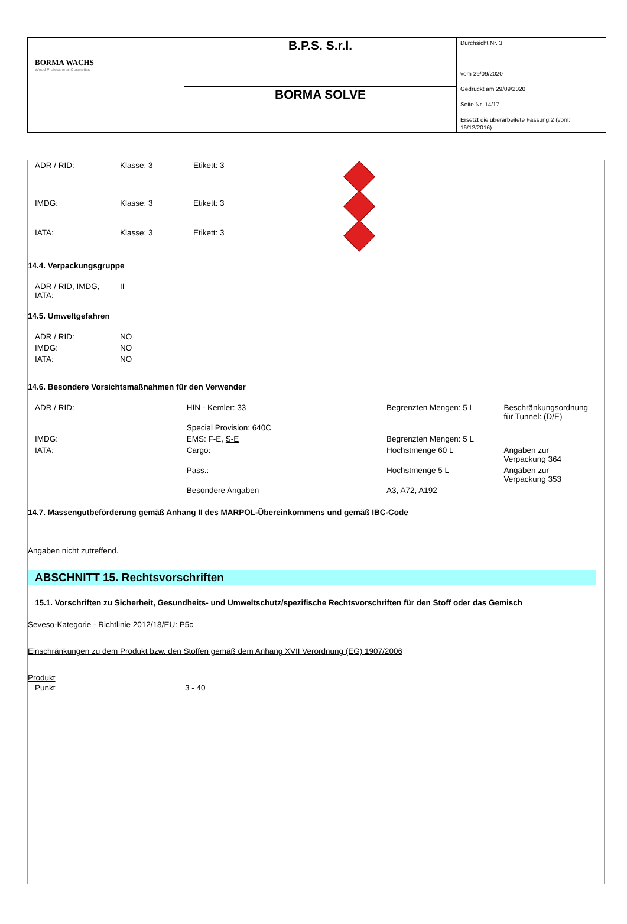| BORMA WACHS Wood Professional Cosmetics | B.P.S. S.r.l. | Durchsicht Nr. 3 vom 29/09/2020 Gedruckt am 29/09/2020 Seite Nr. 14/17 Ersetzt die überarbeitete Fassung:2 (vom: 16/12/2016) |
| | BORMA SOLVE | |
| ADR / RID: | Klasse: 3 | Etikett: 3 | |
| IMDG: | Klasse: 3 | Etikett: 3 | |
| IATA: | Klasse: 3 | Etikett: 3 | |
14.4. Verpackungsgruppe
| ADR / RID, IMDG, IATA: | II |
14.5. Umweltgefahren
| ADR / RID: | NO |
| IMDG: | NO |
| IATA: | NO |
14.6. Besondere Vorsichtsmaßnahmen für den Verwender
| ADR / RID: | HIN - Kemler: 33 | Begrenzten Mengen: 5 L | Beschränkungsordnung für Tunnel: (D/E) |
| | Special Provision: 640C | | |
| IMDG: | EMS: F-E, S-E | Begrenzten Mengen: 5 L | |
| IATA: | Cargo: | Hochstmenge 60 L | Angaben zur Verpackung 364 |
| | Pass.: | Hochstmenge 5 L | Angaben zur Verpackung 353 |
| | Besondere Angaben | A3, A72, A192 | |
14.7. Massengutbeförderung gemäß Anhang II des MARPOL-Übereinkommens und gemäß IBC-Code
Angaben nicht zutreffend.
ABSCHNITT 15. Rechtsvorschriften
15.1. Vorschriften zu Sicherheit, Gesundheits- und Umweltschutz/spezifische Rechtsvorschriften für den Stoff oder das Gemisch
Seveso-Kategorie - Richtlinie 2012/18/EU: P5c
Einschränkungen zu dem Produkt bzw. den Stoffen gemäß dem Anhang XVII Verordnung (EG) 1907/2006
Produkt
| Punkt | 3 - 40 |